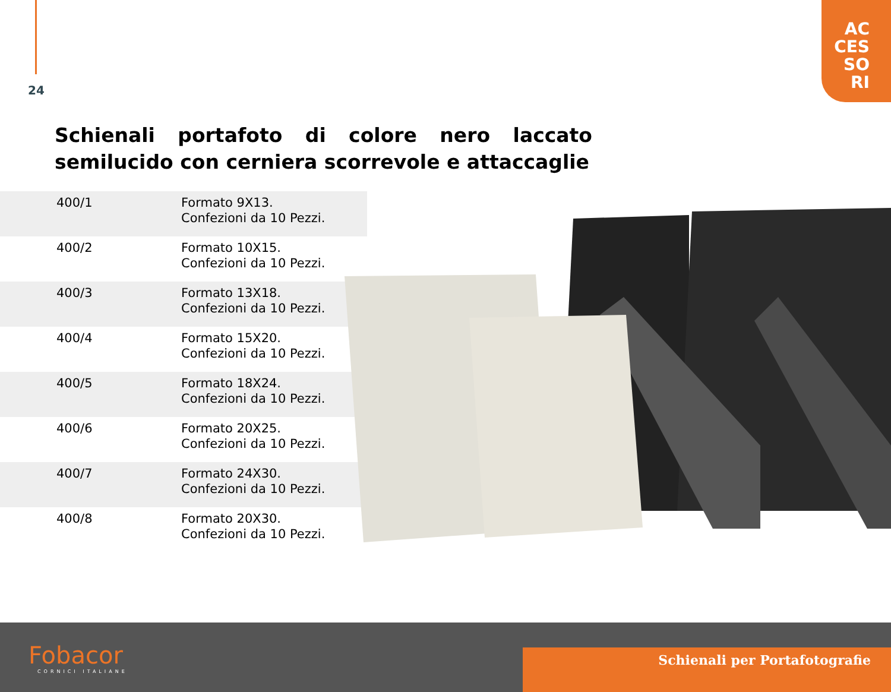24
AC
CES
SO
RI
Schienali portafoto di colore nero laccato semilucido con cerniera scorrevole e attaccaglie
| 400/1 | Formato 9X13. Confezioni da 10 Pezzi. |
| 400/2 | Formato 10X15. Confezioni da 10 Pezzi. |
| 400/3 | Formato 13X18. Confezioni da 10 Pezzi. |
| 400/4 | Formato 15X20. Confezioni da 10 Pezzi. |
| 400/5 | Formato 18X24. Confezioni da 10 Pezzi. |
| 400/6 | Formato 20X25. Confezioni da 10 Pezzi. |
| 400/7 | Formato 24X30. Confezioni da 10 Pezzi. |
| 400/8 | Formato 20X30. Confezioni da 10 Pezzi. |
Schienali per Portafotografie Fobacor
CORNICI ITALIANE